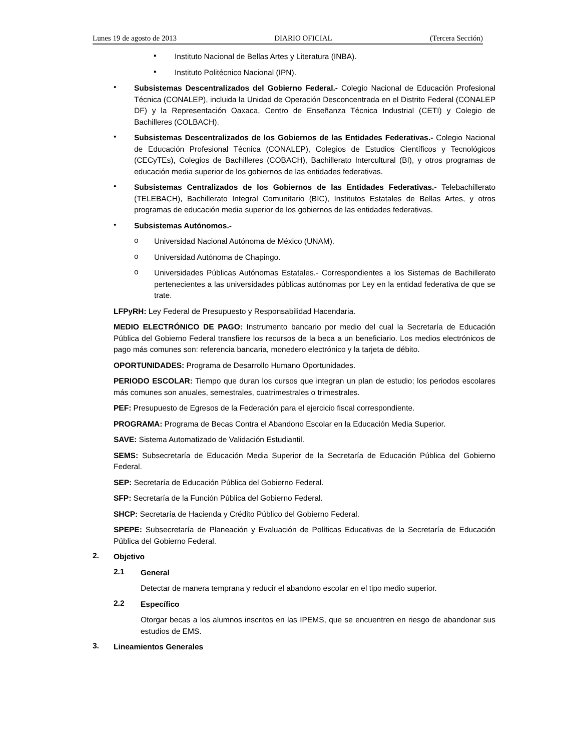Lunes 19 de agosto de 2013 DIARIO OFICIAL (Tercera Sección)
▪
Instituto Nacional de Bellas Artes y Literatura (INBA).
▪
Instituto Politécnico Nacional (IPN).
•
Subsistemas Descentralizados del Gobierno Federal.- Colegio Nacional de Educación Profesional Técnica (CONALEP), incluida la Unidad de Operación Desconcentrada en el Distrito Federal (CONALEP DF) y la Representación Oaxaca, Centro de Enseñanza Técnica Industrial (CETI) y Colegio de Bachilleres (COLBACH).
•
Subsistemas Descentralizados de los Gobiernos de las Entidades Federativas.- Colegio Nacional de Educación Profesional Técnica (CONALEP), Colegios de Estudios Científicos y Tecnológicos (CECyTEs), Colegios de Bachilleres (COBACH), Bachillerato Intercultural (BI), y otros programas de educación media superior de los gobiernos de las entidades federativas.
•
Subsistemas Centralizados de los Gobiernos de las Entidades Federativas.- Telebachillerato (TELEBACH), Bachillerato Integral Comunitario (BIC), Institutos Estatales de Bellas Artes, y otros programas de educación media superior de los gobiernos de las entidades federativas.
•
Subsistemas Autónomos.-
o
Universidad Nacional Autónoma de México (UNAM).
o
Universidad Autónoma de Chapingo.
o
Universidades Públicas Autónomas Estatales.- Correspondientes a los Sistemas de Bachillerato pertenecientes a las universidades públicas autónomas por Ley en la entidad federativa de que se trate.
LFPyRH: Ley Federal de Presupuesto y Responsabilidad Hacendaria.
MEDIO ELECTRÓNICO DE PAGO: Instrumento bancario por medio del cual la Secretaría de Educación Pública del Gobierno Federal transfiere los recursos de la beca a un beneficiario. Los medios electrónicos de pago más comunes son: referencia bancaria, monedero electrónico y la tarjeta de débito.
OPORTUNIDADES: Programa de Desarrollo Humano Oportunidades.
PERIODO ESCOLAR: Tiempo que duran los cursos que integran un plan de estudio; los periodos escolares más comunes son anuales, semestrales, cuatrimestrales o trimestrales.
PEF: Presupuesto de Egresos de la Federación para el ejercicio fiscal correspondiente.
PROGRAMA: Programa de Becas Contra el Abandono Escolar en la Educación Media Superior.
SAVE: Sistema Automatizado de Validación Estudiantil.
SEMS: Subsecretaría de Educación Media Superior de la Secretaría de Educación Pública del Gobierno Federal.
SEP: Secretaría de Educación Pública del Gobierno Federal.
SFP: Secretaría de la Función Pública del Gobierno Federal.
SHCP: Secretaría de Hacienda y Crédito Público del Gobierno Federal.
SPEPE: Subsecretaría de Planeación y Evaluación de Políticas Educativas de la Secretaría de Educación Pública del Gobierno Federal.
2.
Objetivo
2.1
General
Detectar de manera temprana y reducir el abandono escolar en el tipo medio superior.
2.2
Específico
Otorgar becas a los alumnos inscritos en las IPEMS, que se encuentren en riesgo de abandonar sus estudios de EMS.
3.
Lineamientos Generales